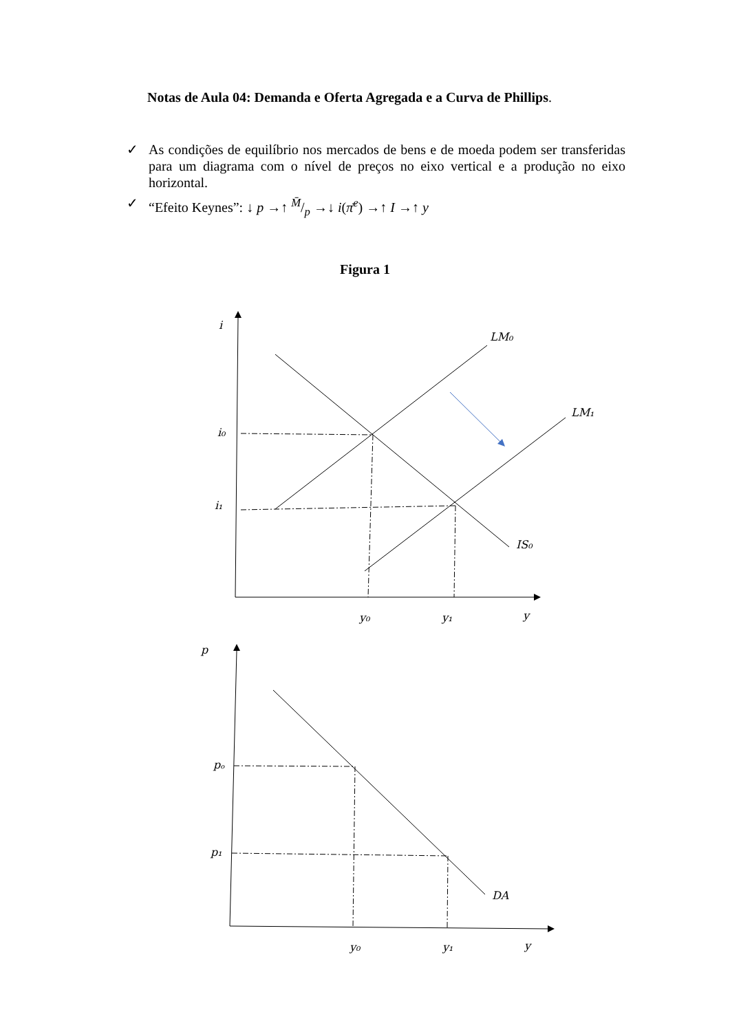Notas de Aula 04: Demanda e Oferta Agregada e a Curva de Phillips.
✓ As condições de equilíbrio nos mercados de bens e de moeda podem ser transferidas para um diagrama com o nível de preços no eixo vertical e a produção no eixo horizontal.
✓ “Efeito Keynes”: ↓ p →↑ M̄/p →↓ i(π̄<sup>e</sup>) →↑ I →↑ y
Figura 1
i
LM₀
LM₁
i₀
i₁
IS₀
y₀
y₁
y
p
pₒ
p₁
DA
y₀
y₁
y